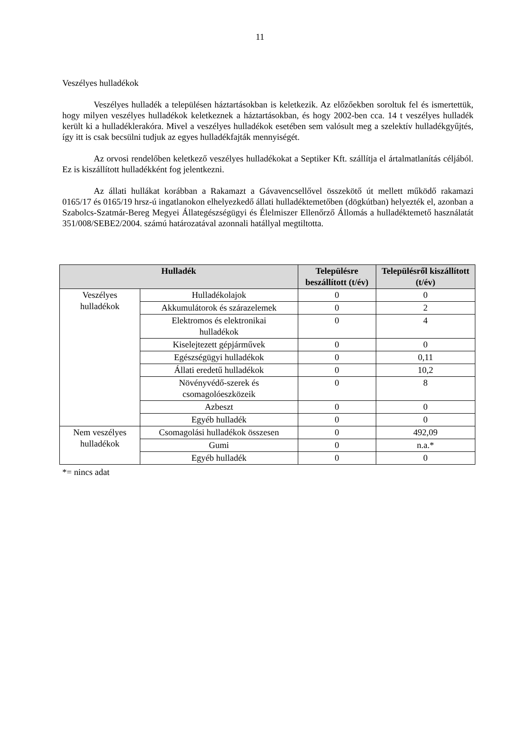11
Veszélyes hulladékok
Veszélyes hulladék a településen háztartásokban is keletkezik. Az előzőekben soroltuk fel és ismertettük, hogy milyen veszélyes hulladékok keletkeznek a háztartásokban, és hogy 2002-ben cca. 14 t veszélyes hulladék került ki a hulladéklerakóra. Mivel a veszélyes hulladékok esetében sem valósult meg a szelektív hulladékgyűjtés, így itt is csak becsülni tudjuk az egyes hulladékfajták mennyiségét.
Az orvosi rendelőben keletkező veszélyes hulladékokat a Septiker Kft. szállítja el ártalmatlanítás céljából. Ez is kiszállított hulladékként fog jelentkezni.
Az állati hullákat korábban a Rakamazt a Gávavencsellővel összekötő út mellett működő rakamazi 0165/17 és 0165/19 hrsz-ú ingatlanokon elhelyezkedő állati hulladéktemetőben (dögkútban) helyezték el, azonban a Szabolcs-Szatmár-Bereg Megyei Állategészségügyi és Élelmiszer Ellenőrző Állomás a hulladéktemető használatát 351/008/SEBE2/2004. számú határozatával azonnali hatállyal megtiltotta.
| Hulladék | | Településre beszállított (t/év) | Településről kiszállított (t/év) |
| --- | --- | --- | --- |
| Veszélyes hulladékok | Hulladékolajok | 0 | 0 |
| | Akkumulátorok és szárazelemek | 0 | 2 |
| | Elektromos és elektronikai hulladékok | 0 | 4 |
| | Kiselejtezett gépjárművek | 0 | 0 |
| | Egészségügyi hulladékok | 0 | 0,11 |
| | Állati eredetű hulladékok | 0 | 10,2 |
| | Növényvédő-szerek és csomagolóeszközeik | 0 | 8 |
| | Azbeszt | 0 | 0 |
| | Egyéb hulladék | 0 | 0 |
| Nem veszélyes hulladékok | Csomagolási hulladékok összesen | 0 | 492,09 |
| | Gumi | 0 | n.a.* |
| | Egyéb hulladék | 0 | 0 |
*= nincs adat